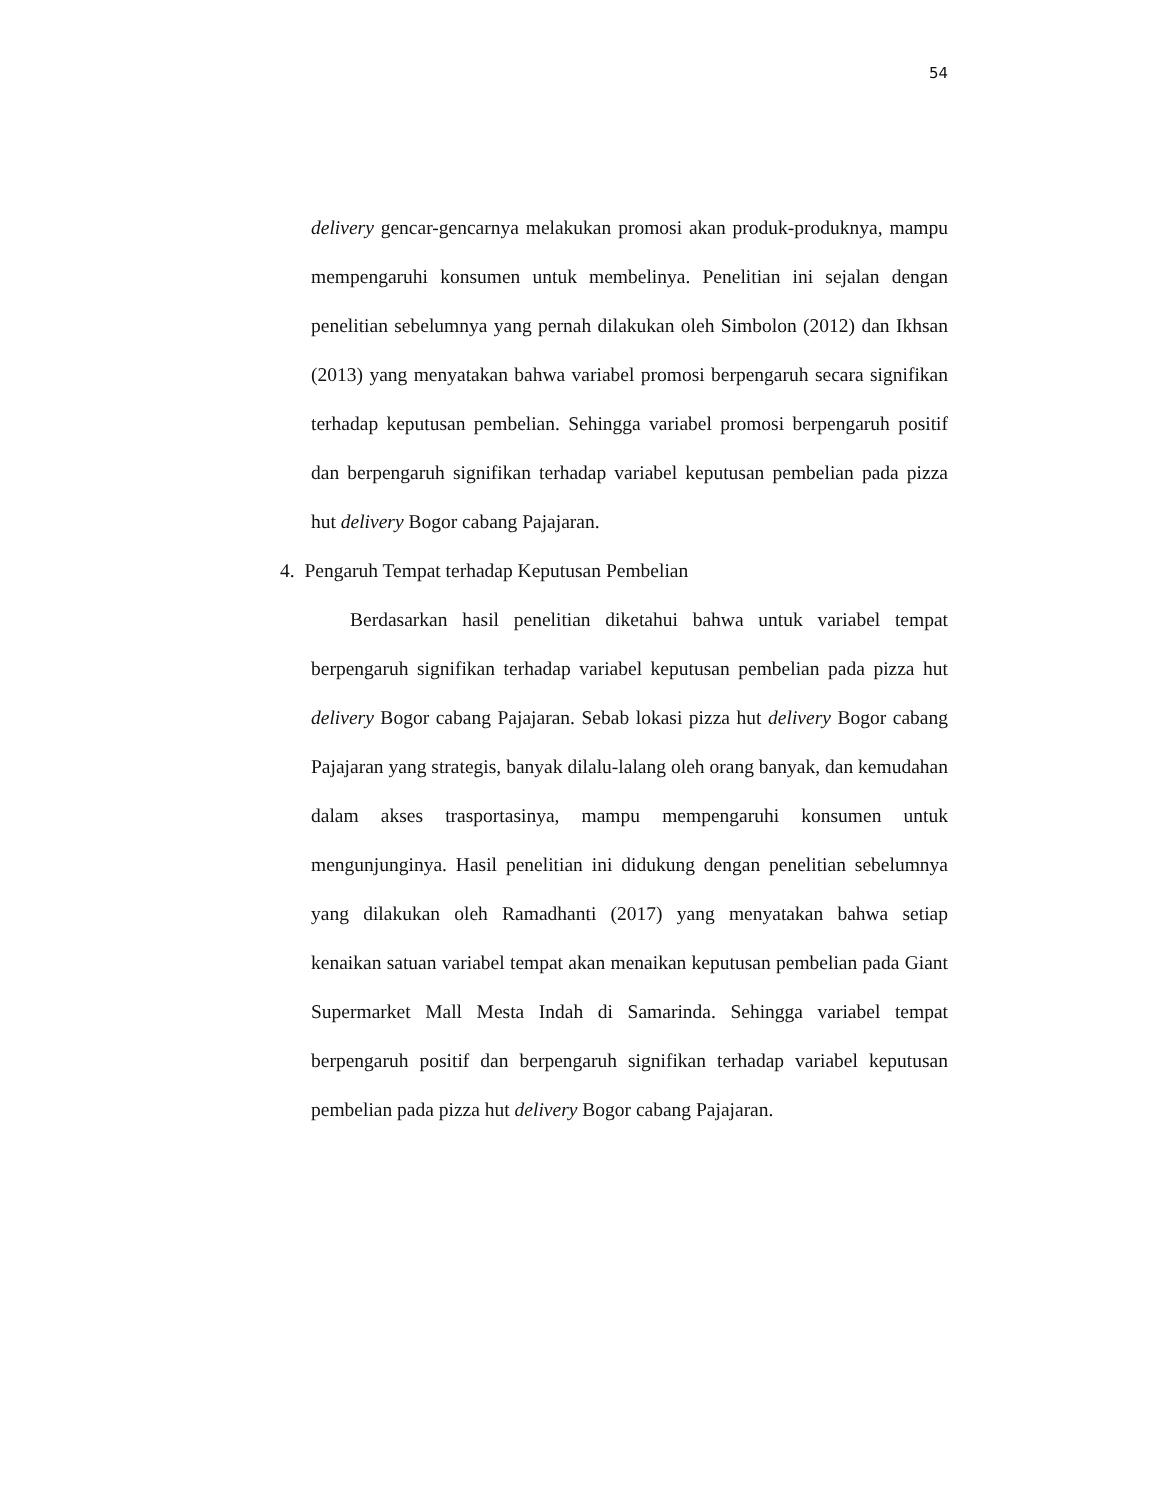54
delivery gencar-gencarnya melakukan promosi akan produk-produknya, mampu mempengaruhi konsumen untuk membelinya. Penelitian ini sejalan dengan penelitian sebelumnya yang pernah dilakukan oleh Simbolon (2012) dan Ikhsan (2013) yang menyatakan bahwa variabel promosi berpengaruh secara signifikan terhadap keputusan pembelian. Sehingga variabel promosi berpengaruh positif dan berpengaruh signifikan terhadap variabel keputusan pembelian pada pizza hut delivery Bogor cabang Pajajaran.
4. Pengaruh Tempat terhadap Keputusan Pembelian
Berdasarkan hasil penelitian diketahui bahwa untuk variabel tempat berpengaruh signifikan terhadap variabel keputusan pembelian pada pizza hut delivery Bogor cabang Pajajaran. Sebab lokasi pizza hut delivery Bogor cabang Pajajaran yang strategis, banyak dilalu-lalang oleh orang banyak, dan kemudahan dalam akses trasportasinya, mampu mempengaruhi konsumen untuk mengunjunginya. Hasil penelitian ini didukung dengan penelitian sebelumnya yang dilakukan oleh Ramadhanti (2017) yang menyatakan bahwa setiap kenaikan satuan variabel tempat akan menaikan keputusan pembelian pada Giant Supermarket Mall Mesta Indah di Samarinda. Sehingga variabel tempat berpengaruh positif dan berpengaruh signifikan terhadap variabel keputusan pembelian pada pizza hut delivery Bogor cabang Pajajaran.